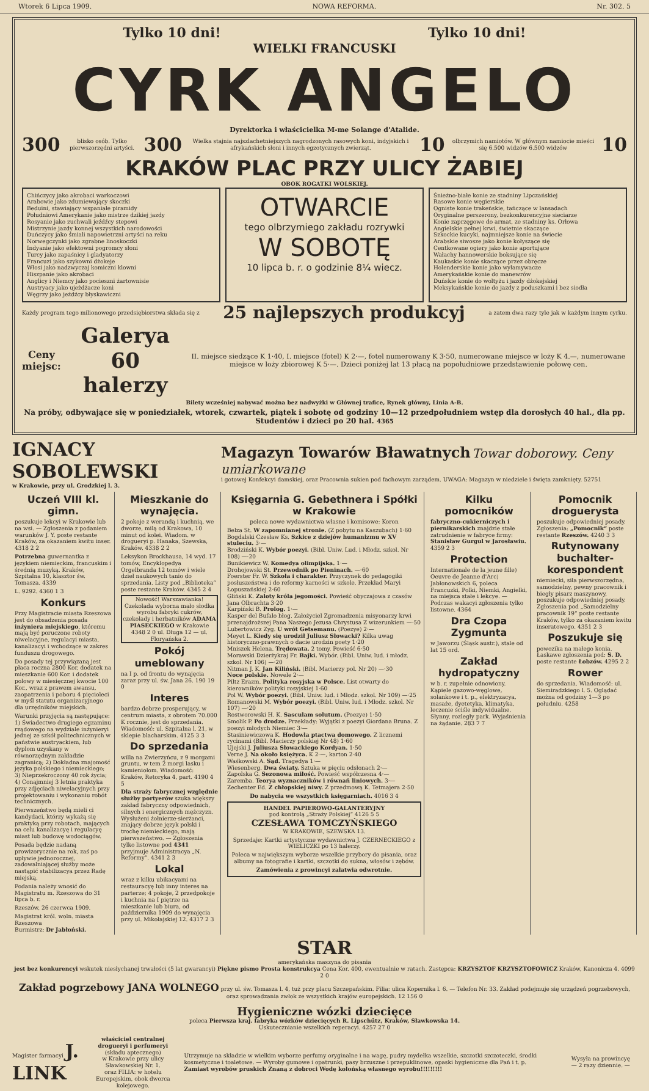Wtorek 6 Lipca 1909. NOWA REFORMA. Nr. 302. 5
Tylko 10 dni! Tylko 10 dni!
WIELKI FRANCUSKI
CYRK ANGELO
Dyrektorka i właścicielka M-me Solange d'Atalide.
300 blisko osób. Tylko pierwszorzędni artyści. 300 Wielka stajnia najszlachetniejszych nagrodzonych rasowych koni, indyjskich i afrykańskich słoni i innych egzotycznych zwierząt. 10 olbrzymich namiotów. W głównym namiocie mieści się 6.500 widzów 6.500 widzów 10
KRAKÓW PLAC PRZY ULICY ŻABIEJ
OBOK ROGATKI WOLSKIEJ.
Chińczycy jako akrobaci warkoczowi
Arabowie jako zdumiewający skoczki
Beduini, stawiający wspaniałe piramidy
Południowi Amerykanie jako mistrze dzikiej jazdy
Rosyanie jako zuchwali jeźdźcy stepowi
Mistrzynie jazdy konnej wszystkich narodowości
Duńczycy jako śmiali napowietrzni artyści na reku
Norwegczynki jako zgrabne linoskoczki
Indyanie jako efektowni pogromcy słoni
Turcy jako zapaśnicy i gladyatorzy
Francuzi jako szykowni dżokeje
Włosi jako nadzwyczaj komiczni klowni
Hiszpanie jako akrobaci
Anglicy i Niemcy jako pocieszni żartownisie
Austryacy jako ujeżdżacze koni
Węgrzy jako jeźdźcy błyskawiczni
OTWARCIE
tego olbrzymiego zakładu rozrywki
W SOBOTĘ
10 lipca b. r. o godzinie 8¼ wiecz.
Śnieżno-białe konie ze stadniny Lipczańskiej
Rasowe konie węgierskie
Ogniste konie trakeńskie, tańczące w lansadach
Oryginalne perszerony, bezkonkurencyjne sieciarze
Konie zaprzęgowe do armat, ze stadniny ks. Orłowa
Angielskie pełnej krwi, świetnie skaczące
Szkockie kucyki, najmniejsze konie na świecie
Arabskie siwosze jako konie kołyszące się
Centkowane ogiery jako konie aportujące
Wałachy hannowerskie boksujące się
Kaukaskie konie skaczące przez obręcze
Holenderskie konie jako wyłamywacze
Amerykańskie konie do manewrów
Duńskie konie do woltyżu i jazdy dżokejskiej
Meksykańskie konie do jazdy z poduszkami i bez siodła
Każdy program tego milionowego przedsiębiorstwa składa się z 25 najlepszych produkcyj a zatem dwa razy tyle jak w każdym innym cyrku.
Ceny miejsc: Galerya 60 halerzy II. miejsce siedzące K 1·40, I. miejsce (fotel) K 2·—, fotel numerowany K 3·50, numerowane miejsce w loży K 4.—, numerowane miejsce w loży zbiorowej K 5·—. Dzieci poniżej lat 13 płacą na popołudniowe przedstawienie połowę cen.
Bilety wcześniej nabywać można bez nadwyżki w Głównej trafice, Rynek główny, Linia A-B.
Na próby, odbywające się w poniedziałek, wtorek, czwartek, piątek i sobotę od godziny 10—12 przedpołudniem wstęp dla dorosłych 40 hal., dla pp. Studentów i dzieci po 20 hal. 4365
IGNACY SOBOLEWSKI
w Krakowie, przy ul. Grodzkiej l. 3.
Magazyn Towarów Bławatnych Towar doborowy. Ceny umiarkowane
i gotowej Konfekcyi damskiej, oraz Pracownia sukien pod fachowym zarządem. UWAGA: Magazyn w niedziele i święta zamknięty. 52751
Uczeń VIII kl. gimn.
poszukuje lekcyi w Krakowie lub na wsi. — Zgłoszenia z podaniem warunków J. Y. poste restante Kraków, za okazaniem kwitu inser. 4318 2 2
Potrzebna guwernantka z językiem niemieckim, francuskim i średnią muzyką. Kraków, Szpitalna 10, klasztor św. Tomasza. 4339
L. 9292. 4360 1 3
Konkurs
Przy Magistracie miasta Rzeszowa jest do obsadzenia posada inżyniera miejskiego, któremu mają być poruczone roboty niwelacyjne, regulacyi miasta, kanalizacyi i wchodzące w zakres funduszu drogowego.
Do posady tej przywiązaną jest płaca roczna 2800 Kor, dodatek na mieszkanie 600 Kor. i dodatek polowy w miesięcznej kwocie 100 Kor., wraz z prawem awansu, zaopatrzenia i poboru 4 pięcioleci w myśl statutu organizacyjnego dla urzędników miejskich.
Warunki przyjęcia są następujące: 1) Świadectwo drugiego egzaminu rządowego na wydziale inżynieryi jednej ze szkół politechnicznych w państwie austryackiem, lub dyplom uzyskany w równorzędnym zakładzie zagranicą; 2) Dokładna znajomość języka polskiego i niemieckiego; 3) Nieprzekroczony 40 rok życia; 4) Conajmniej 3 letnia praktyka przy zdjęciach niwelacyjnych przy projektowaniu i wykonaniu robót technicznych.
Pierwszeństwo będą mieli ci kandydaci, którzy wykażą się praktyką przy robotach, mających na celu kanalizacyę i regulacyę miast lub budowę wodociągów.
Posada będzie nadaną prowizorycznie na rok, zaś po upływie jednorocznej, zadowalniającej służby może nastąpić stabilizacya przez Radę miejską.
Podania należy wnosić do Magistratu m. Rzeszowa do 31 lipca b. r.
Rzeszów, 26 czerwca 1909.
Magistrat król. woln. miasta Rzeszowa
Burmistrz: Dr Jabłoński.
Mieszkanie do wynajęcia.
2 pokoje z werandą i kuchnią, we dworze, milą od Krakowa, 10 minut od kolei. Wiadom. w drogueryi p. Hanaka, Szewska, Kraków. 4338 2 2
Leksykon Brockhausa, 14 wyd. 17 tomów, Encyklopedya Orgelbranda 12 tomów i wiele dzieł naukowych tanio do sprzedania. Listy pod „Biblioteka“ poste restante Kraków. 4345 2 4
Nowość! Warszawianka! Czekolada wyborna mało słodka wyrobu fabryki cukrów, czekolady i herbatników ADAMA PIASECKIEGO w Krakowie 4348 2 0 ul. Długa 12 — ul. Floryańska 2.
Pokój umeblowany
na I p. od frontu do wynajęcia zaraz przy ul. św. Jana 26. 190 19 0
Interes
bardzo dobrze prosperujący, w centrum miasta, z obrotem 70.000 K rocznie, jest do sprzedania. Wiadomość: ul. Szpitalna l. 21, w sklepie blacharskim. 4125 3 3
Do sprzedania
willa na Zwierzyńcu, z 9 morgami gruntu, w tem 2 morgi lasku i kamieniołom. Wiadomość: Kraków, Retoryka 4, part. 4190 4 5
Dla straży fabrycznej względnie służby portyerów szuka większy zakład fabryczny odpowiednich, silnych i energicznych mężczyzn. Wysłużeni żołnierze-sierżanci, znający dobrze język polski i trochę niemieckiego, mają pierwszeństwo. — Zgłoszenia tylko listowne pod 4341 przyjmuje Administracya „N. Reformy“. 4341 2 3
Lokal
wraz z kilku ubikacyami na restauracyę lub inny interes na parterze; 4 pokoje, 2 przedpokoje i kuchnia na I piętrze na mieszkanie lub biura, od października 1909 do wynajęcia przy ul. Mikołajskiej 12. 4317 2 3
Księgarnia G. Gebethnera i Spółki w Krakowie
poleca nowe wydawnictwa własne i komisowe: Koron
Belza St. W zapomnianej stronie. (Z pobytu na Kaszubach) 1·60
Bogdalski Czesław Ks. Szkice z dziejów humanizmu w XV stuleciu. 3·—
Brodziński K. Wybór poezyi. (Bibl. Uniw. Lud. i Młodz. szkol. Nr 108) —·20
Bunikiewicz W. Komedya olimpijska. 1·—
Drohojowski St. Przewodnik po Pieninach. —·60
Foerster Fr. W. Szkoła i charakter. Przyczynek do pedagogiki posłuszeństwa i do reformy karności w szkole. Przekład Maryi Łopuszańskiej 2·60
Gliński K. Zaloty króla jegomości. Powieść obyczajowa z czasów Jana Olbrachta 3·20
Karpiński B. Prolog. 1·—
Kasper del Bufalo błog. Założyciel Zgromadzenia misyonarzy krwi przenajdroższej Pana Naszego Jezusa Chrystusa Z wizerunkiem —·50
Lubertowicz Zyg. U wrót Getsemanu. (Poezye) 2·—
Meyet L. Kiedy się urodził Juliusz Słowacki? Kilka uwag historyczno-prawnych o dacie urodzin poety 1·20
Mniszek Helena. Trędowata. 2 tomy. Powieść 6·50
Morawski Dzierżykraj Fr. Bajki. Wybór. (Bibl. Uniw. lud. i młodz. szkol. Nr 106) —·20
Nitman J. K. Jan Kiliński. (Bibl. Macierzy pol. Nr 20) —·30
Noce polskie. Nowele 2·—
Piltz Erazm. Polityka rosyjska w Polsce. List otwarty do kierowników polityki rosyjskiej 1·60
Pol W. Wybór poezyi. (Bibl. Uniw. lud. i Młodz. szkol. Nr 109) —·25
Romanowski M. Wybór poezyi. (Bibl. Uniw. lud. i Młodz. szkol. Nr 107) —·20
Rostworowski H. K. Sasculam solutum. (Poezye) 1·50
Smolik P. Po drodze. Przekłady: Wyjątki z poezyi Giordana Bruna. Z poezyi młodych Niemiec 3·—
Stasiniewiczowa K. Hodowla ptactwa domowego. Z licznemi rycinami (Bibl. Macierzy polskiej Nr 48) 1·60
Ujejski J. Juliusza Słowackiego Kordyan. 1·50
Verne J. Na około księżyca. K 2·—, karton 2·40
Waśkowski A. Sąd. Tragedya 1·—
Wiesenberg. Dwa światy. Sztuka w pięciu odsłonach 2·—
Zapolska G. Sezonowa miłość. Powieść współczesna 4·—
Zaremba. Teorya wyznaczników i równań liniowych. 3·—
Zechenter Ed. Z chłopskiej niwy. Z przedmową K. Tetmajera 2·50
Do nabycia we wszystkich księgarniach. 4016 3 4
HANDEL PAPIEROWO-GALANTERYJNY
pod kontrolą „Straży Polskiej“ 4126 5 5
CZESŁAWA TOMCZYŃSKIEGO
W KRAKOWIE, SZEWSKA 13.
Sprzedaje: Kartki artystyczne wydawnictwa J. CZERNECKIEGO z WIELICZKI po 13 halerzy.
Poleca w największym wyborze wszelkie przybory do pisania, oraz albumy na fotografie i kartki, szczotki do sukna, włosów i zębów.
Zamówienia z prowincyi załatwia odwrotnie.
Kilku pomocników
fabryczno-cukierniczych i piernikarskich znajdzie stałe zatrudnienie w fabryce firmy: Stanisław Gurgul w Jarosławiu. 4359 2 3
Protection
Internationale de la jeune fille) Oeuvre de Jeanne d'Arc) Jabłonowskich 6, poleca Francuzki, Polki, Niemki, Angielki, na miejsca stałe i lekcye. — Podczas wakacyi zgłoszenia tylko listowne. 4364
Dra Czopa Zygmunta
w Jaworzu (Śląsk austr.), stale od lat 15 ord.
Zakład hydropatyczny
w b. r. zupełnie odnowiony. Kąpiele gazowo-węglowe, solankowe i t. p., elektryzacya, masaże, dyetetyka, klimatyka, leczenie ściśle indywidualne. Słynny, rozległy park. Wyjaśnienia na żądanie. 283 7 7
Pomocnik droguerysta
poszukuje odpowiedniej posady. Zgłoszenia: „Pomocnik“ poste restante Rzeszów. 4240 3 3
Rutynowany buchalter-korespondent
niemiecki, siła pierwszorzędna, samodzielny, pewny pracownik i biegły pisarz maszynowy, poszukuje odpowiedniej posady. Zgłoszenia pod „Samodzielny pracownik 19“ poste restante Kraków, tylko za okazaniem kwitu inseratowego. 4351 2 3
Poszukuje się
powozika na małego konia. Łaskawe zgłoszenia pod: S. D. poste restante Łobzów. 4295 2 2
Rower
do sprzedania. Wiadomość: ul. Siemiradzkiego l. 5. Oglądać można od godziny 1—3 po południu. 4258
STAR
amerykańska maszyna do pisania
jest bez konkurencyi wskutek niesłychanej trwałości (5 lat gwarancyi) Piękne pismo Prosta konstrukcya Cena Kor. 400, ewentualnie w ratach. Zastępca: KRZYSZTOF KRZYSZTOFOWICZ Kraków, Kanonicza 4. 4099 2 0
Zakład pogrzebowy JANA WOLNEGO przy ul. św. Tomasza l. 4, tuż przy placu Szczepańskim. Filia: ulica Kopernika l. 6. — Telefon Nr. 33. Zakład podejmuje się urządzeń pogrzebowych, oraz sprowadzania zwłok ze wszystkich krajów europejskich. 12 156 0
Hygieniczne wózki dziecięce
poleca Pierwsza kraj. fabryka wózków dziecięcych R. Lipschütz, Kraków, Sławkowska 14.
Uskutecznianie wszelkich reperacyi. 4257 27 0
Magister farmacyi J. LINK właściciel centralnej drogueryi i perfumeryi
(składu aptecznego)
w Krakowie przy ulicy Sławkowskiej Nr. 1.
oraz FILIA: w hotelu Europejskim, obok dworca kolejowego. Utrzymuje na składzie w wielkim wyborze perfumy oryginalne i na wagę, pudry mydełka wszelkie, szczotki szczoteczki, środki kosmetyczne i toaletowe. — Wyroby gumowe i opatrunki, pasy brzuszne i przepuklinowe, opaski hygieniczne dla Pań i t. p.
Zamiast wyrobów pruskich Znaną z dobroci Wodę kolońską własnego wyrobu!!!!!!!!! Wysyła na prowincyę — 2 razy dziennie. —